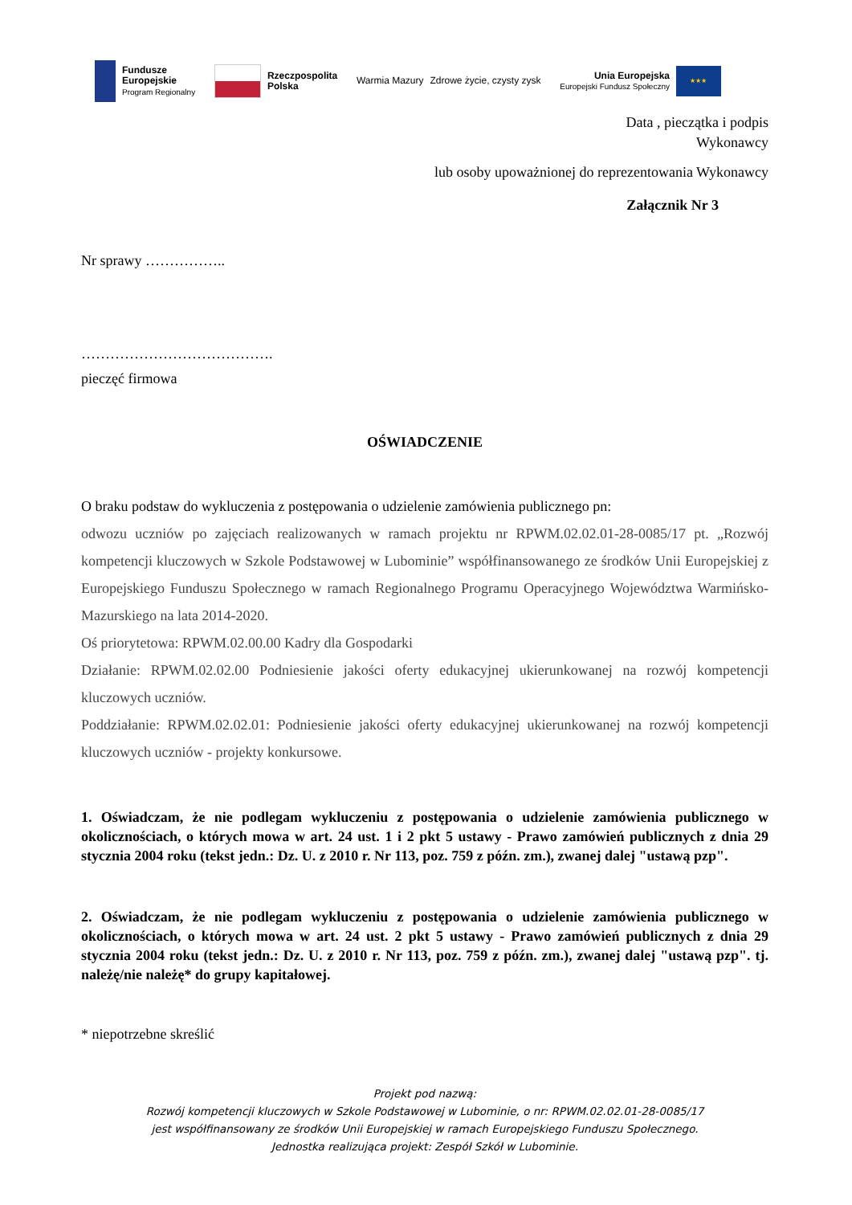Fundusze
Europejskie
Program Regionalny
Rzeczpospolita
Polska
Warmia Mazury Zdrowe życie, czysty zysk
Unia Europejska
Europejski Fundusz Społeczny
★★★
Data , pieczątka i podpis
Wykonawcy
lub osoby upoważnionej do reprezentowania Wykonawcy
Załącznik Nr 3
Nr sprawy ……………..
………………………………….
pieczęć firmowa
OŚWIADCZENIE
O braku podstaw do wykluczenia z postępowania o udzielenie zamówienia publicznego pn:
odwozu uczniów po zajęciach realizowanych w ramach projektu nr RPWM.02.02.01-28-0085/17 pt. „Rozwój kompetencji kluczowych w Szkole Podstawowej w Lubominie” współfinansowanego ze środków Unii Europejskiej z Europejskiego Funduszu Społecznego w ramach Regionalnego Programu Operacyjnego Województwa Warmińsko-Mazurskiego na lata 2014-2020.
Oś priorytetowa: RPWM.02.00.00 Kadry dla Gospodarki
Działanie: RPWM.02.02.00 Podniesienie jakości oferty edukacyjnej ukierunkowanej na rozwój kompetencji kluczowych uczniów.
Poddziałanie: RPWM.02.02.01: Podniesienie jakości oferty edukacyjnej ukierunkowanej na rozwój kompetencji kluczowych uczniów - projekty konkursowe.
1. Oświadczam, że nie podlegam wykluczeniu z postępowania o udzielenie zamówienia publicznego w okolicznościach, o których mowa w art. 24 ust. 1 i 2 pkt 5 ustawy - Prawo zamówień publicznych z dnia 29 stycznia 2004 roku (tekst jedn.: Dz. U. z 2010 r. Nr 113, poz. 759 z późn. zm.), zwanej dalej "ustawą pzp".
2. Oświadczam, że nie podlegam wykluczeniu z postępowania o udzielenie zamówienia publicznego w okolicznościach, o których mowa w art. 24 ust. 2 pkt 5 ustawy - Prawo zamówień publicznych z dnia 29 stycznia 2004 roku (tekst jedn.: Dz. U. z 2010 r. Nr 113, poz. 759 z późn. zm.), zwanej dalej "ustawą pzp". tj. należę/nie należę* do grupy kapitałowej.
* niepotrzebne skreślić
Projekt pod nazwą:
Rozwój kompetencji kluczowych w Szkole Podstawowej w Lubominie, o nr: RPWM.02.02.01-28-0085/17
jest współfinansowany ze środków Unii Europejskiej w ramach Europejskiego Funduszu Społecznego.
Jednostka realizująca projekt: Zespół Szkół w Lubominie.